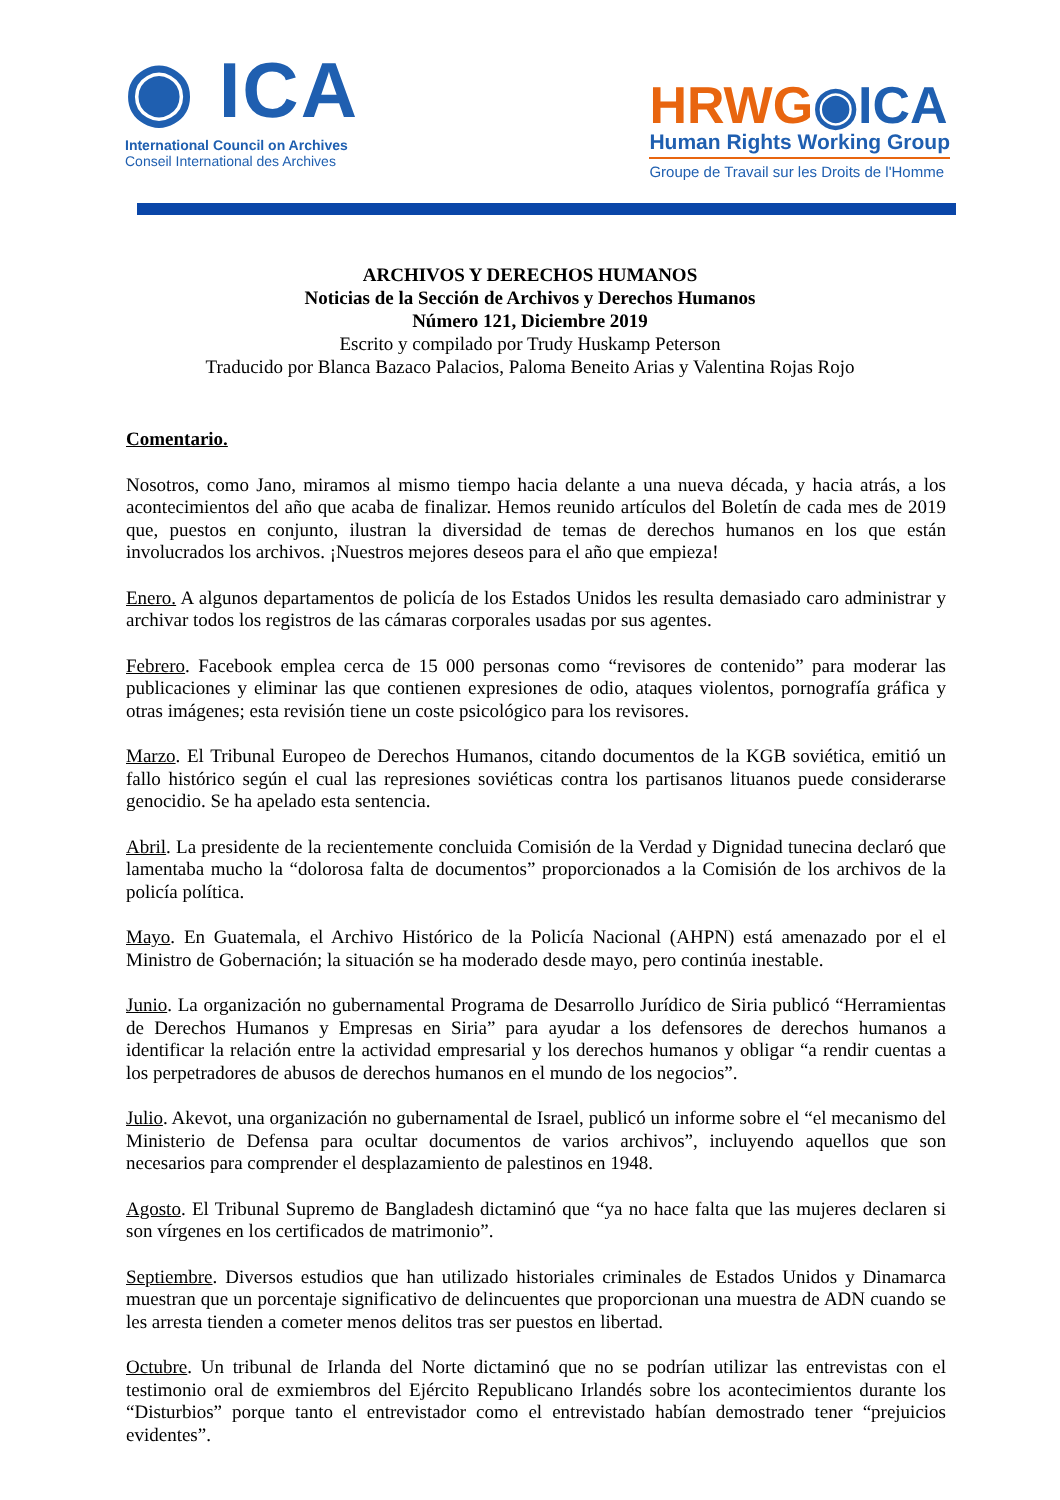◉ ICA
International Council on Archives
Conseil International des Archives
HRWG◉ICA
Human Rights Working Group
Groupe de Travail sur les Droits de l'Homme
ARCHIVOS Y DERECHOS HUMANOS
Noticias de la Sección de Archivos y Derechos Humanos
Número 121, Diciembre 2019
Escrito y compilado por Trudy Huskamp Peterson
Traducido por Blanca Bazaco Palacios, Paloma Beneito Arias y Valentina Rojas Rojo
Comentario.
Nosotros, como Jano, miramos al mismo tiempo hacia delante a una nueva década, y hacia atrás, a los acontecimientos del año que acaba de finalizar. Hemos reunido artículos del Boletín de cada mes de 2019 que, puestos en conjunto, ilustran la diversidad de temas de derechos humanos en los que están involucrados los archivos. ¡Nuestros mejores deseos para el año que empieza!
Enero. A algunos departamentos de policía de los Estados Unidos les resulta demasiado caro administrar y archivar todos los registros de las cámaras corporales usadas por sus agentes.
Febrero. Facebook emplea cerca de 15 000 personas como “revisores de contenido” para moderar las publicaciones y eliminar las que contienen expresiones de odio, ataques violentos, pornografía gráfica y otras imágenes; esta revisión tiene un coste psicológico para los revisores.
Marzo. El Tribunal Europeo de Derechos Humanos, citando documentos de la KGB soviética, emitió un fallo histórico según el cual las represiones soviéticas contra los partisanos lituanos puede considerarse genocidio. Se ha apelado esta sentencia.
Abril. La presidente de la recientemente concluida Comisión de la Verdad y Dignidad tunecina declaró que lamentaba mucho la “dolorosa falta de documentos” proporcionados a la Comisión de los archivos de la policía política.
Mayo. En Guatemala, el Archivo Histórico de la Policía Nacional (AHPN) está amenazado por el el Ministro de Gobernación; la situación se ha moderado desde mayo, pero continúa inestable.
Junio. La organización no gubernamental Programa de Desarrollo Jurídico de Siria publicó “Herramientas de Derechos Humanos y Empresas en Siria” para ayudar a los defensores de derechos humanos a identificar la relación entre la actividad empresarial y los derechos humanos y obligar “a rendir cuentas a los perpetradores de abusos de derechos humanos en el mundo de los negocios”.
Julio. Akevot, una organización no gubernamental de Israel, publicó un informe sobre el “el mecanismo del Ministerio de Defensa para ocultar documentos de varios archivos”, incluyendo aquellos que son necesarios para comprender el desplazamiento de palestinos en 1948.
Agosto. El Tribunal Supremo de Bangladesh dictaminó que “ya no hace falta que las mujeres declaren si son vírgenes en los certificados de matrimonio”.
Septiembre. Diversos estudios que han utilizado historiales criminales de Estados Unidos y Dinamarca muestran que un porcentaje significativo de delincuentes que proporcionan una muestra de ADN cuando se les arresta tienden a cometer menos delitos tras ser puestos en libertad.
Octubre. Un tribunal de Irlanda del Norte dictaminó que no se podrían utilizar las entrevistas con el testimonio oral de exmiembros del Ejército Republicano Irlandés sobre los acontecimientos durante los “Disturbios” porque tanto el entrevistador como el entrevistado habían demostrado tener “prejuicios evidentes”.